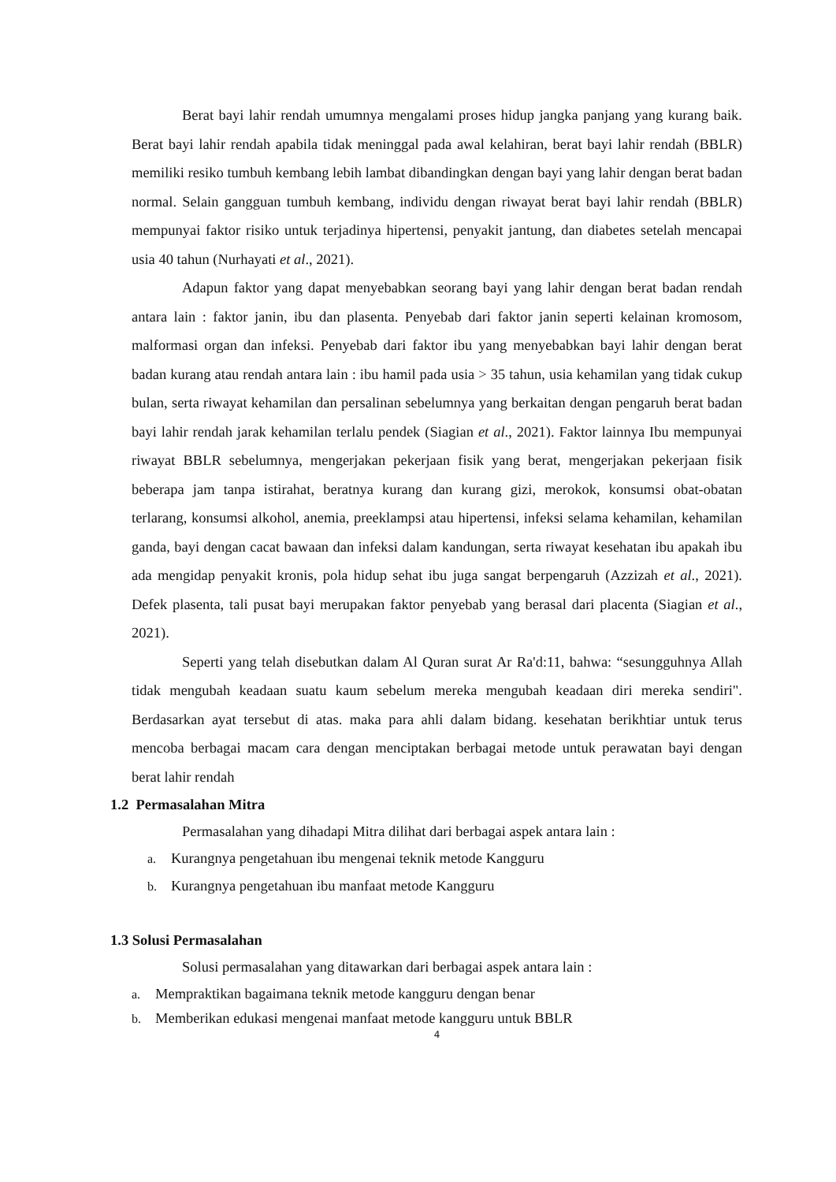Berat bayi lahir rendah umumnya mengalami proses hidup jangka panjang yang kurang baik. Berat bayi lahir rendah apabila tidak meninggal pada awal kelahiran, berat bayi lahir rendah (BBLR) memiliki resiko tumbuh kembang lebih lambat dibandingkan dengan bayi yang lahir dengan berat badan normal. Selain gangguan tumbuh kembang, individu dengan riwayat berat bayi lahir rendah (BBLR) mempunyai faktor risiko untuk terjadinya hipertensi, penyakit jantung, dan diabetes setelah mencapai usia 40 tahun (Nurhayati et al., 2021).
Adapun faktor yang dapat menyebabkan seorang bayi yang lahir dengan berat badan rendah antara lain : faktor janin, ibu dan plasenta. Penyebab dari faktor janin seperti kelainan kromosom, malformasi organ dan infeksi. Penyebab dari faktor ibu yang menyebabkan bayi lahir dengan berat badan kurang atau rendah antara lain : ibu hamil pada usia > 35 tahun, usia kehamilan yang tidak cukup bulan, serta riwayat kehamilan dan persalinan sebelumnya yang berkaitan dengan pengaruh berat badan bayi lahir rendah jarak kehamilan terlalu pendek (Siagian et al., 2021). Faktor lainnya Ibu mempunyai riwayat BBLR sebelumnya, mengerjakan pekerjaan fisik yang berat, mengerjakan pekerjaan fisik beberapa jam tanpa istirahat, beratnya kurang dan kurang gizi, merokok, konsumsi obat-obatan terlarang, konsumsi alkohol, anemia, preeklampsi atau hipertensi, infeksi selama kehamilan, kehamilan ganda, bayi dengan cacat bawaan dan infeksi dalam kandungan, serta riwayat kesehatan ibu apakah ibu ada mengidap penyakit kronis, pola hidup sehat ibu juga sangat berpengaruh (Azzizah et al., 2021). Defek plasenta, tali pusat bayi merupakan faktor penyebab yang berasal dari placenta (Siagian et al., 2021).
Seperti yang telah disebutkan dalam Al Quran surat Ar Ra'd:11, bahwa: “sesungguhnya Allah tidak mengubah keadaan suatu kaum sebelum mereka mengubah keadaan diri mereka sendiri". Berdasarkan ayat tersebut di atas. maka para ahli dalam bidang. kesehatan berikhtiar untuk terus mencoba berbagai macam cara dengan menciptakan berbagai metode untuk perawatan bayi dengan berat lahir rendah
1.2 Permasalahan Mitra
Permasalahan yang dihadapi Mitra dilihat dari berbagai aspek antara lain :
a. Kurangnya pengetahuan ibu mengenai teknik metode Kangguru
b. Kurangnya pengetahuan ibu manfaat metode Kangguru
1.3 Solusi Permasalahan
Solusi permasalahan yang ditawarkan dari berbagai aspek antara lain :
a. Mempraktikan bagaimana teknik metode kangguru dengan benar
b. Memberikan edukasi mengenai manfaat metode kangguru untuk BBLR
4